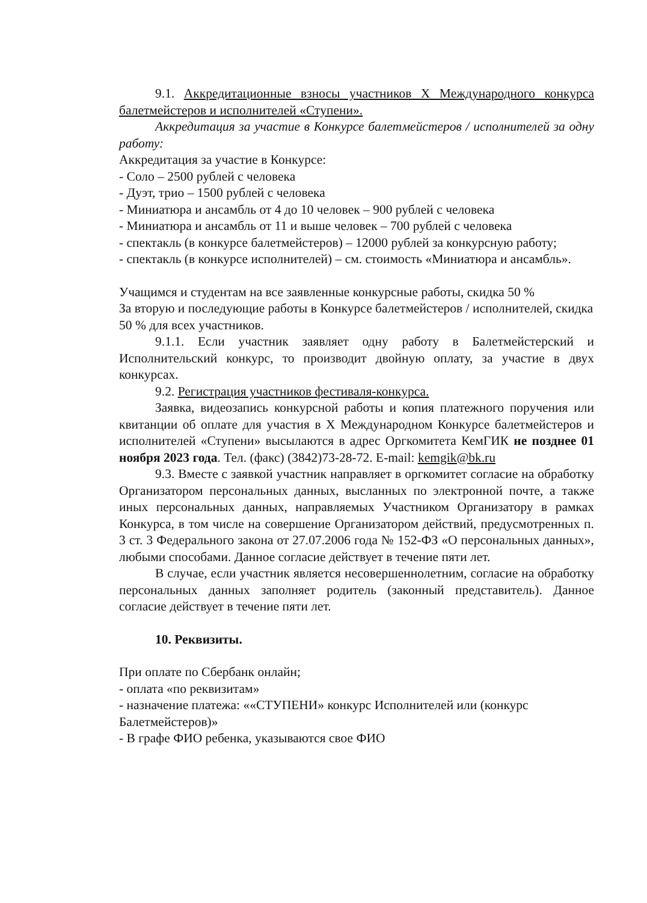9.1. Аккредитационные взносы участников X Международного конкурса балетмейстеров и исполнителей «Ступени».
Аккредитация за участие в Конкурсе балетмейстеров / исполнителей за одну работу:
Аккредитация за участие в Конкурсе:
- Соло – 2500 рублей с человека
- Дуэт, трио – 1500 рублей с человека
- Миниатюра и ансамбль от 4 до 10 человек – 900 рублей с человека
- Миниатюра и ансамбль от 11 и выше человек – 700 рублей с человека
- спектакль (в конкурсе балетмейстеров) – 12000 рублей за конкурсную работу;
- спектакль (в конкурсе исполнителей) – см. стоимость «Миниатюра и ансамбль».
Учащимся и студентам на все заявленные конкурсные работы, скидка 50 %
За вторую и последующие работы в Конкурсе балетмейстеров / исполнителей, скидка 50 % для всех участников.
9.1.1. Если участник заявляет одну работу в Балетмейстерский и Исполнительский конкурс, то производит двойную оплату, за участие в двух конкурсах.
9.2. Регистрация участников фестиваля-конкурса.
Заявка, видеозапись конкурсной работы и копия платежного поручения или квитанции об оплате для участия в X Международном Конкурсе балетмейстеров и исполнителей «Ступени» высылаются в адрес Оргкомитета КемГИК не позднее 01 ноября 2023 года. Тел. (факс) (3842)73-28-72. E-mail: kemgik@bk.ru
9.3. Вместе с заявкой участник направляет в оргкомитет согласие на обработку Организатором персональных данных, высланных по электронной почте, а также иных персональных данных, направляемых Участником Организатору в рамках Конкурса, в том числе на совершение Организатором действий, предусмотренных п. 3 ст. 3 Федерального закона от 27.07.2006 года № 152-ФЗ «О персональных данных», любыми способами. Данное согласие действует в течение пяти лет.
В случае, если участник является несовершеннолетним, согласие на обработку персональных данных заполняет родитель (законный представитель). Данное согласие действует в течение пяти лет.
10. Реквизиты.
При оплате по Сбербанк онлайн;
- оплата «по реквизитам»
- назначение платежа: ««СТУПЕНИ» конкурс Исполнителей или (конкурс Балетмейстеров)»
- В графе ФИО ребенка, указываются свое ФИО